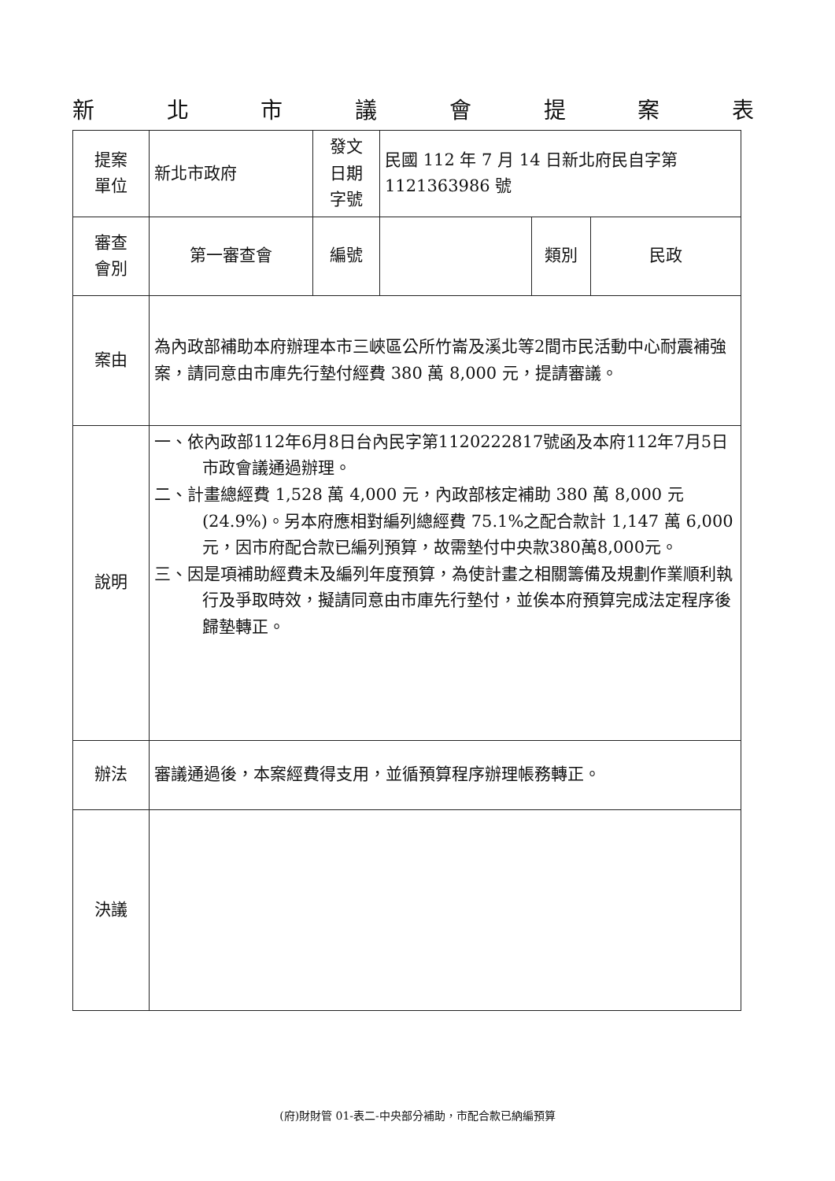新北市議會提案表
| 提案 單位 | 新北市政府 | 發文 日期 字號 | 民國 112 年 7 月 14 日新北府民自字第 1121363986 號 | | |
| 審查 會別 | 第一審查會 | 編號 | | 類別 | 民政 |
| 案由 | 為內政部補助本府辦理本市三峽區公所竹崙及溪北等2間市民活動中心耐震補強案，請同意由市庫先行墊付經費 380 萬 8,000 元，提請審議。 | | | | |
| 說明 | 一、依內政部112年6月8日台內民字第1120222817號函及本府112年7月5日市政會議通過辦理。 二、計畫總經費 1,528 萬 4,000 元，內政部核定補助 380 萬 8,000 元(24.9%)。另本府應相對編列總經費 75.1%之配合款計 1,147 萬 6,000 元，因市府配合款已編列預算，故需墊付中央款380萬8,000元。 三、因是項補助經費未及編列年度預算，為使計畫之相關籌備及規劃作業順利執行及爭取時效，擬請同意由市庫先行墊付，並俟本府預算完成法定程序後歸墊轉正。 | | | | |
| 辦法 | 審議通過後，本案經費得支用，並循預算程序辦理帳務轉正。 | | | | |
| 決議 | | | | | |
(府)財財管 01-表二-中央部分補助，市配合款已納編預算